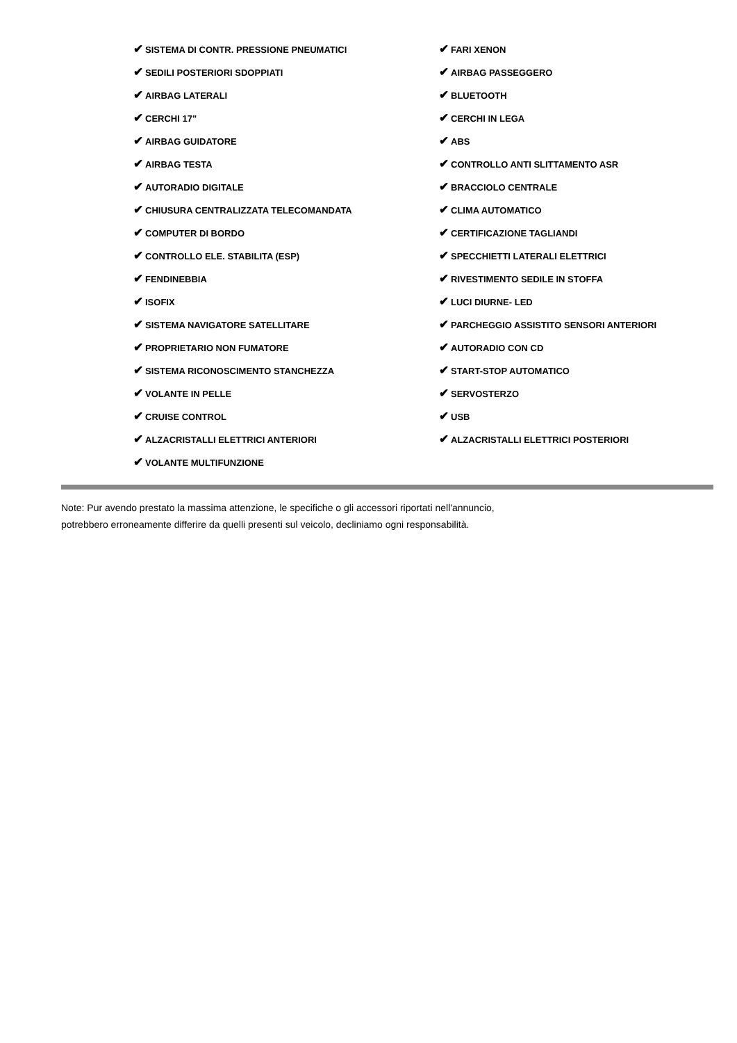| ✔ SISTEMA DI CONTR. PRESSIONE PNEUMATICI | ✔ FARI XENON |
| ✔ SEDILI POSTERIORI SDOPPIATI | ✔ AIRBAG PASSEGGERO |
| ✔ AIRBAG LATERALI | ✔ BLUETOOTH |
| ✔ CERCHI 17" | ✔ CERCHI IN LEGA |
| ✔ AIRBAG GUIDATORE | ✔ ABS |
| ✔ AIRBAG TESTA | ✔ CONTROLLO ANTI SLITTAMENTO ASR |
| ✔ AUTORADIO DIGITALE | ✔ BRACCIOLO CENTRALE |
| ✔ CHIUSURA CENTRALIZZATA TELECOMANDATA | ✔ CLIMA AUTOMATICO |
| ✔ COMPUTER DI BORDO | ✔ CERTIFICAZIONE TAGLIANDI |
| ✔ CONTROLLO ELE. STABILITA (ESP) | ✔ SPECCHIETTI LATERALI ELETTRICI |
| ✔ FENDINEBBIA | ✔ RIVESTIMENTO SEDILE IN STOFFA |
| ✔ ISOFIX | ✔ LUCI DIURNE- LED |
| ✔ SISTEMA NAVIGATORE SATELLITARE | ✔ PARCHEGGIO ASSISTITO SENSORI ANTERIORI |
| ✔ PROPRIETARIO NON FUMATORE | ✔ AUTORADIO CON CD |
| ✔ SISTEMA RICONOSCIMENTO STANCHEZZA | ✔ START-STOP AUTOMATICO |
| ✔ VOLANTE IN PELLE | ✔ SERVOSTERZO |
| ✔ CRUISE CONTROL | ✔ USB |
| ✔ ALZACRISTALLI ELETTRICI ANTERIORI | ✔ ALZACRISTALLI ELETTRICI POSTERIORI |
| ✔ VOLANTE MULTIFUNZIONE | |
Note: Pur avendo prestato la massima attenzione, le specifiche o gli accessori riportati nell'annuncio,
potrebbero erroneamente differire da quelli presenti sul veicolo, decliniamo ogni responsabilità.